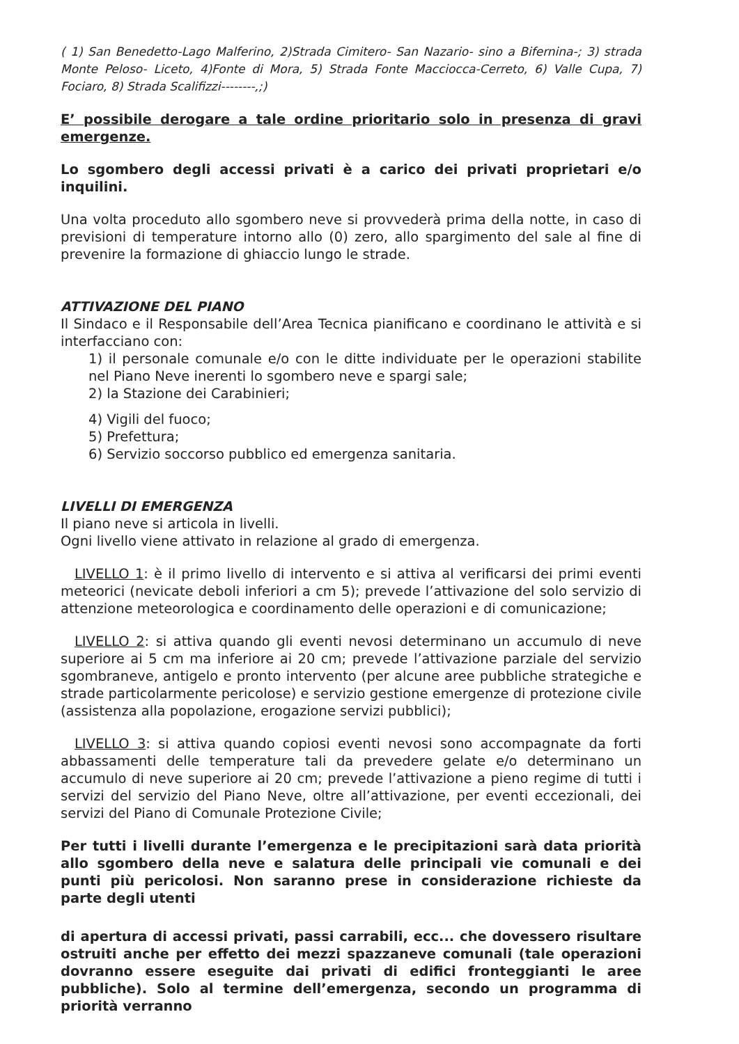( 1) San Benedetto-Lago Malferino, 2)Strada Cimitero- San Nazario- sino a Bifernina-; 3) strada Monte Peloso- Liceto, 4)Fonte di Mora, 5) Strada Fonte Macciocca-Cerreto, 6) Valle Cupa, 7) Fociaro, 8) Strada Scalifizzi--------,;)
E’ possibile derogare a tale ordine prioritario solo in presenza di gravi emergenze.
Lo sgombero degli accessi privati è a carico dei privati proprietari e/o inquilini.
Una volta proceduto allo sgombero neve si provvederà prima della notte, in caso di previsioni di temperature intorno allo (0) zero, allo spargimento del sale al fine di prevenire la formazione di ghiaccio lungo le strade.
ATTIVAZIONE DEL PIANO
Il Sindaco e il Responsabile dell’Area Tecnica pianificano e coordinano le attività e si interfacciano con:
1) il personale comunale e/o con le ditte individuate per le operazioni stabilite nel Piano Neve inerenti lo sgombero neve e spargi sale;
2) la Stazione dei Carabinieri;
4) Vigili del fuoco;
5) Prefettura;
6) Servizio soccorso pubblico ed emergenza sanitaria.
LIVELLI DI EMERGENZA
Il piano neve si articola in livelli.
Ogni livello viene attivato in relazione al grado di emergenza.
LIVELLO 1: è il primo livello di intervento e si attiva al verificarsi dei primi eventi meteorici (nevicate deboli inferiori a cm 5); prevede l’attivazione del solo servizio di attenzione meteorologica e coordinamento delle operazioni e di comunicazione;
LIVELLO 2: si attiva quando gli eventi nevosi determinano un accumulo di neve superiore ai 5 cm ma inferiore ai 20 cm; prevede l’attivazione parziale del servizio sgombraneve, antigelo e pronto intervento (per alcune aree pubbliche strategiche e strade particolarmente pericolose) e servizio gestione emergenze di protezione civile (assistenza alla popolazione, erogazione servizi pubblici);
LIVELLO 3: si attiva quando copiosi eventi nevosi sono accompagnate da forti abbassamenti delle temperature tali da prevedere gelate e/o determinano un accumulo di neve superiore ai 20 cm; prevede l’attivazione a pieno regime di tutti i servizi del servizio del Piano Neve, oltre all’attivazione, per eventi eccezionali, dei servizi del Piano di Comunale Protezione Civile;
Per tutti i livelli durante l’emergenza e le precipitazioni sarà data priorità allo sgombero della neve e salatura delle principali vie comunali e dei punti più pericolosi. Non saranno prese in considerazione richieste da parte degli utenti
di apertura di accessi privati, passi carrabili, ecc... che dovessero risultare ostruiti anche per effetto dei mezzi spazzaneve comunali (tale operazioni dovranno essere eseguite dai privati di edifici fronteggianti le aree pubbliche). Solo al termine dell’emergenza, secondo un programma di priorità verranno